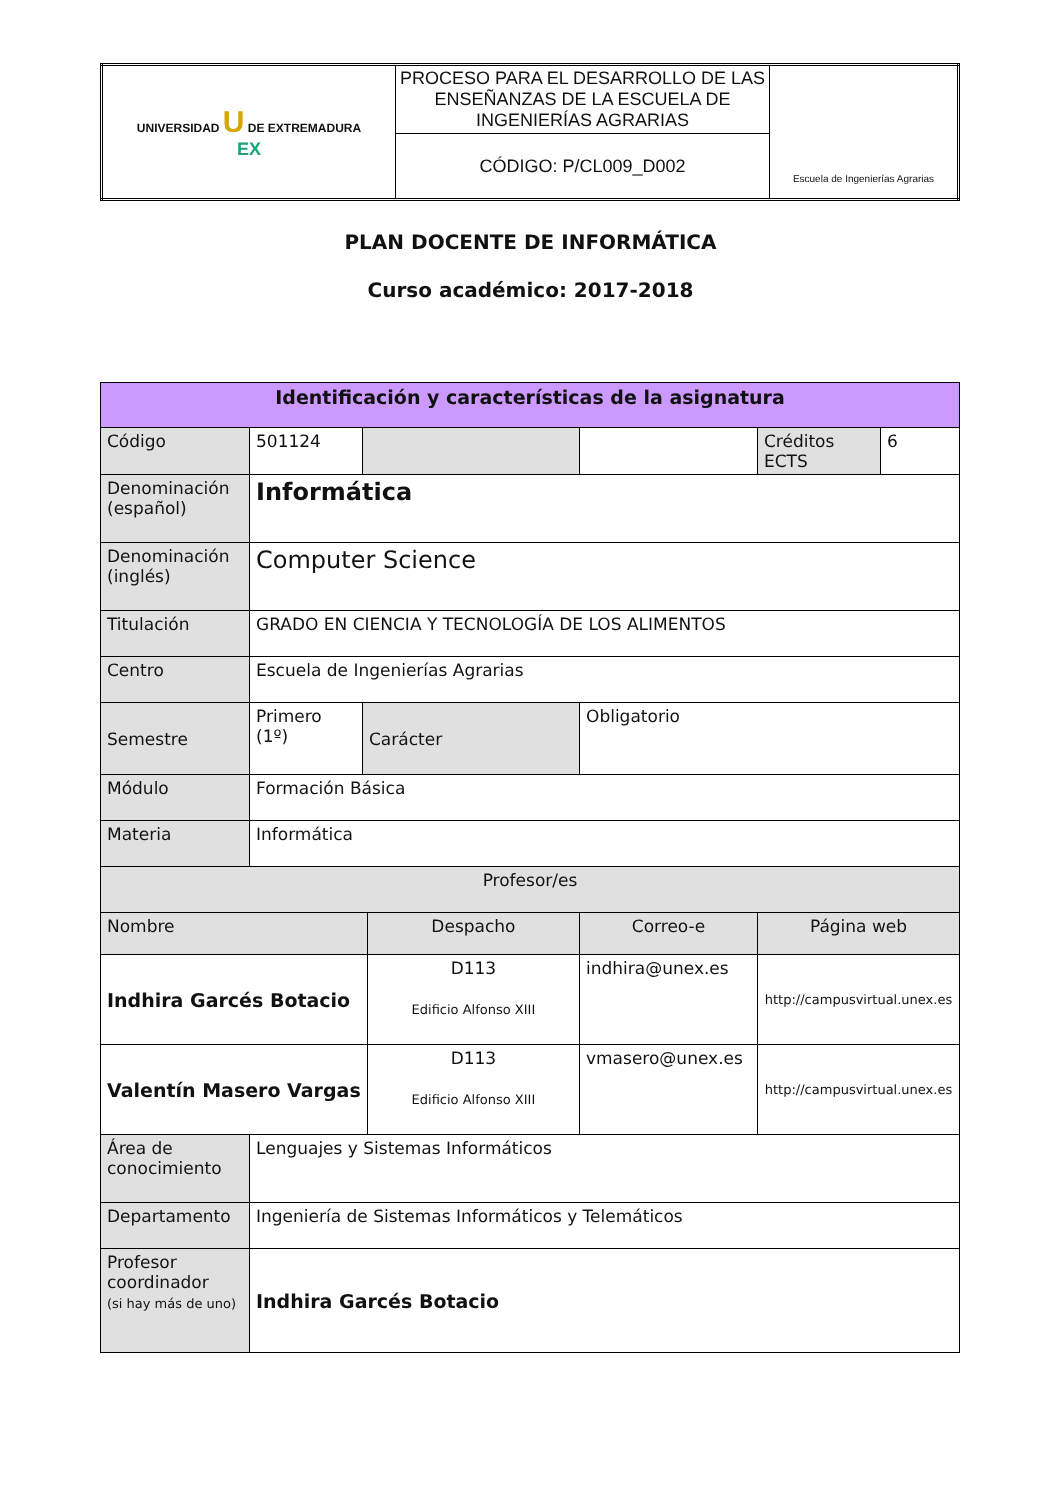| UNIVERSIDAD U DE EXTREMADURA EX | PROCESO PARA EL DESARROLLO DE LAS ENSEÑANZAS DE LA ESCUELA DE INGENIERÍAS AGRARIAS | Escuela de Ingenierías Agrarias |
| | CÓDIGO: P/CL009_D002 | |
PLAN DOCENTE DE INFORMÁTICA
Curso académico: 2017-2018
| Identificación y características de la asignatura | | | | | | |
| Código | 501124 | | | | Créditos ECTS | 6 |
| Denominación (español) | Informática | | | | | |
| Denominación (inglés) | Computer Science | | | | | |
| Titulación | GRADO EN CIENCIA Y TECNOLOGÍA DE LOS ALIMENTOS | | | | | |
| Centro | Escuela de Ingenierías Agrarias | | | | | |
| Semestre | Primero (1º) | Carácter | | Obligatorio | | |
| Módulo | Formación Básica | | | | | |
| Materia | Informática | | | | | |
| Profesor/es | | | | | | |
| Nombre | | | Despacho | Correo-e | Página web | |
| Indhira Garcés Botacio | | | D113 Edificio Alfonso XIII | indhira@unex.es | http://campusvirtual.unex.es | |
| Valentín Masero Vargas | | | D113 Edificio Alfonso XIII | vmasero@unex.es | http://campusvirtual.unex.es | |
| Área de conocimiento | Lenguajes y Sistemas Informáticos | | | | | |
| Departamento | Ingeniería de Sistemas Informáticos y Telemáticos | | | | | |
| Profesor coordinador (si hay más de uno) | Indhira Garcés Botacio | | | | | |